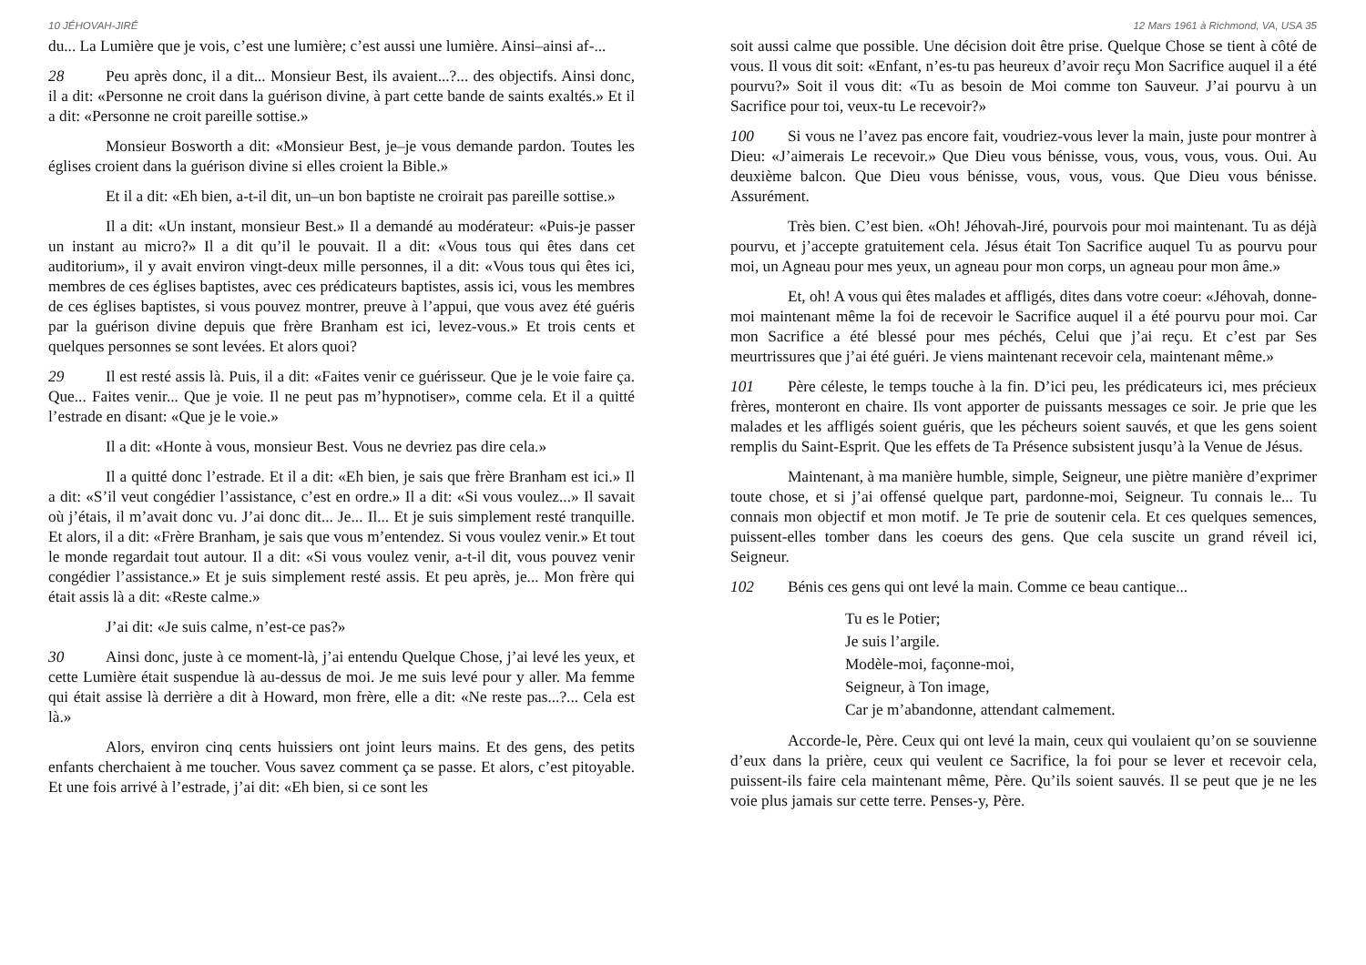10 JÉHOVAH-JIRÉ
du... La Lumière que je vois, c’est une lumière; c’est aussi une lumière. Ainsi–ainsi af-...
28 Peu après donc, il a dit... Monsieur Best, ils avaient...?... des objectifs. Ainsi donc, il a dit: «Personne ne croit dans la guérison divine, à part cette bande de saints exaltés.» Et il a dit: «Personne ne croit pareille sottise.»
Monsieur Bosworth a dit: «Monsieur Best, je–je vous demande pardon. Toutes les églises croient dans la guérison divine si elles croient la Bible.»
Et il a dit: «Eh bien, a-t-il dit, un–un bon baptiste ne croirait pas pareille sottise.»
Il a dit: «Un instant, monsieur Best.» Il a demandé au modérateur: «Puis-je passer un instant au micro?» Il a dit qu’il le pouvait. Il a dit: «Vous tous qui êtes dans cet auditorium», il y avait environ vingt-deux mille personnes, il a dit: «Vous tous qui êtes ici, membres de ces églises baptistes, avec ces prédicateurs baptistes, assis ici, vous les membres de ces églises baptistes, si vous pouvez montrer, preuve à l’appui, que vous avez été guéris par la guérison divine depuis que frère Branham est ici, levez-vous.» Et trois cents et quelques personnes se sont levées. Et alors quoi?
29 Il est resté assis là. Puis, il a dit: «Faites venir ce guérisseur. Que je le voie faire ça. Que... Faites venir... Que je voie. Il ne peut pas m’hypnotiser», comme cela. Et il a quitté l’estrade en disant: «Que je le voie.»
Il a dit: «Honte à vous, monsieur Best. Vous ne devriez pas dire cela.»
Il a quitté donc l’estrade. Et il a dit: «Eh bien, je sais que frère Branham est ici.» Il a dit: «S’il veut congédier l’assistance, c’est en ordre.» Il a dit: «Si vous voulez...» Il savait où j’étais, il m’avait donc vu. J’ai donc dit... Je... Il... Et je suis simplement resté tranquille. Et alors, il a dit: «Frère Branham, je sais que vous m’entendez. Si vous voulez venir.» Et tout le monde regardait tout autour. Il a dit: «Si vous voulez venir, a-t-il dit, vous pouvez venir congédier l’assistance.» Et je suis simplement resté assis. Et peu après, je... Mon frère qui était assis là a dit: «Reste calme.»
J’ai dit: «Je suis calme, n’est-ce pas?»
30 Ainsi donc, juste à ce moment-là, j’ai entendu Quelque Chose, j’ai levé les yeux, et cette Lumière était suspendue là au-dessus de moi. Je me suis levé pour y aller. Ma femme qui était assise là derrière a dit à Howard, mon frère, elle a dit: «Ne reste pas...?... Cela est là.»
Alors, environ cinq cents huissiers ont joint leurs mains. Et des gens, des petits enfants cherchaient à me toucher. Vous savez comment ça se passe. Et alors, c’est pitoyable. Et une fois arrivé à l’estrade, j’ai dit: «Eh bien, si ce sont les
12 Mars 1961 à Richmond, VA, USA 35
soit aussi calme que possible. Une décision doit être prise. Quelque Chose se tient à côté de vous. Il vous dit soit: «Enfant, n’es-tu pas heureux d’avoir reçu Mon Sacrifice auquel il a été pourvu?» Soit il vous dit: «Tu as besoin de Moi comme ton Sauveur. J’ai pourvu à un Sacrifice pour toi, veux-tu Le recevoir?»
100 Si vous ne l’avez pas encore fait, voudriez-vous lever la main, juste pour montrer à Dieu: «J’aimerais Le recevoir.» Que Dieu vous bénisse, vous, vous, vous, vous. Oui. Au deuxième balcon. Que Dieu vous bénisse, vous, vous, vous. Que Dieu vous bénisse. Assurément.
Très bien. C’est bien. «Oh! Jéhovah-Jiré, pourvois pour moi maintenant. Tu as déjà pourvu, et j’accepte gratuitement cela. Jésus était Ton Sacrifice auquel Tu as pourvu pour moi, un Agneau pour mes yeux, un agneau pour mon corps, un agneau pour mon âme.»
Et, oh! A vous qui êtes malades et affligés, dites dans votre coeur: «Jéhovah, donne-moi maintenant même la foi de recevoir le Sacrifice auquel il a été pourvu pour moi. Car mon Sacrifice a été blessé pour mes péchés, Celui que j’ai reçu. Et c’est par Ses meurtrissures que j’ai été guéri. Je viens maintenant recevoir cela, maintenant même.»
101 Père céleste, le temps touche à la fin. D’ici peu, les prédicateurs ici, mes précieux frères, monteront en chaire. Ils vont apporter de puissants messages ce soir. Je prie que les malades et les affligés soient guéris, que les pécheurs soient sauvés, et que les gens soient remplis du Saint-Esprit. Que les effets de Ta Présence subsistent jusqu’à la Venue de Jésus.
Maintenant, à ma manière humble, simple, Seigneur, une piètre manière d’exprimer toute chose, et si j’ai offensé quelque part, pardonne-moi, Seigneur. Tu connais le... Tu connais mon objectif et mon motif. Je Te prie de soutenir cela. Et ces quelques semences, puissent-elles tomber dans les coeurs des gens. Que cela suscite un grand réveil ici, Seigneur.
102 Bénis ces gens qui ont levé la main. Comme ce beau cantique...
Tu es le Potier;
Je suis l’argile.
Modèle-moi, façonne-moi,
Seigneur, à Ton image,
Car je m’abandonne, attendant calmement.
Accorde-le, Père. Ceux qui ont levé la main, ceux qui voulaient qu’on se souvienne d’eux dans la prière, ceux qui veulent ce Sacrifice, la foi pour se lever et recevoir cela, puissent-ils faire cela maintenant même, Père. Qu’ils soient sauvés. Il se peut que je ne les voie plus jamais sur cette terre. Penses-y, Père.